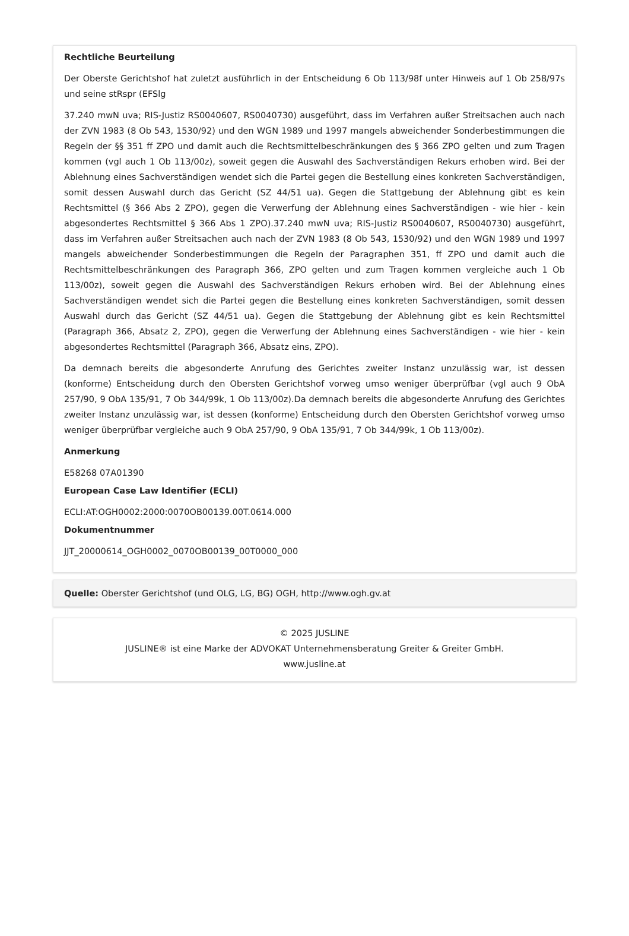Rechtliche Beurteilung
Der Oberste Gerichtshof hat zuletzt ausführlich in der Entscheidung 6 Ob 113/98f unter Hinweis auf 1 Ob 258/97s und seine stRspr (EFSlg
37.240 mwN uva; RIS-Justiz RS0040607, RS0040730) ausgeführt, dass im Verfahren außer Streitsachen auch nach der ZVN 1983 (8 Ob 543, 1530/92) und den WGN 1989 und 1997 mangels abweichender Sonderbestimmungen die Regeln der §§ 351 ff ZPO und damit auch die Rechtsmittelbeschränkungen des § 366 ZPO gelten und zum Tragen kommen (vgl auch 1 Ob 113/00z), soweit gegen die Auswahl des Sachverständigen Rekurs erhoben wird. Bei der Ablehnung eines Sachverständigen wendet sich die Partei gegen die Bestellung eines konkreten Sachverständigen, somit dessen Auswahl durch das Gericht (SZ 44/51 ua). Gegen die Stattgebung der Ablehnung gibt es kein Rechtsmittel (§ 366 Abs 2 ZPO), gegen die Verwerfung der Ablehnung eines Sachverständigen - wie hier - kein abgesondertes Rechtsmittel § 366 Abs 1 ZPO).37.240 mwN uva; RIS-Justiz RS0040607, RS0040730) ausgeführt, dass im Verfahren außer Streitsachen auch nach der ZVN 1983 (8 Ob 543, 1530/92) und den WGN 1989 und 1997 mangels abweichender Sonderbestimmungen die Regeln der Paragraphen 351, ff ZPO und damit auch die Rechtsmittelbeschränkungen des Paragraph 366, ZPO gelten und zum Tragen kommen vergleiche auch 1 Ob 113/00z), soweit gegen die Auswahl des Sachverständigen Rekurs erhoben wird. Bei der Ablehnung eines Sachverständigen wendet sich die Partei gegen die Bestellung eines konkreten Sachverständigen, somit dessen Auswahl durch das Gericht (SZ 44/51 ua). Gegen die Stattgebung der Ablehnung gibt es kein Rechtsmittel (Paragraph 366, Absatz 2, ZPO), gegen die Verwerfung der Ablehnung eines Sachverständigen - wie hier - kein abgesondertes Rechtsmittel (Paragraph 366, Absatz eins, ZPO).
Da demnach bereits die abgesonderte Anrufung des Gerichtes zweiter Instanz unzulässig war, ist dessen (konforme) Entscheidung durch den Obersten Gerichtshof vorweg umso weniger überprüfbar (vgl auch 9 ObA 257/90, 9 ObA 135/91, 7 Ob 344/99k, 1 Ob 113/00z).Da demnach bereits die abgesonderte Anrufung des Gerichtes zweiter Instanz unzulässig war, ist dessen (konforme) Entscheidung durch den Obersten Gerichtshof vorweg umso weniger überprüfbar vergleiche auch 9 ObA 257/90, 9 ObA 135/91, 7 Ob 344/99k, 1 Ob 113/00z).
Anmerkung
E58268 07A01390
European Case Law Identifier (ECLI)
ECLI:AT:OGH0002:2000:0070OB00139.00T.0614.000
Dokumentnummer
JJT_20000614_OGH0002_0070OB00139_00T0000_000
Quelle: Oberster Gerichtshof (und OLG, LG, BG) OGH, http://www.ogh.gv.at
© 2025 JUSLINE
JUSLINE® ist eine Marke der ADVOKAT Unternehmensberatung Greiter & Greiter GmbH.
www.jusline.at